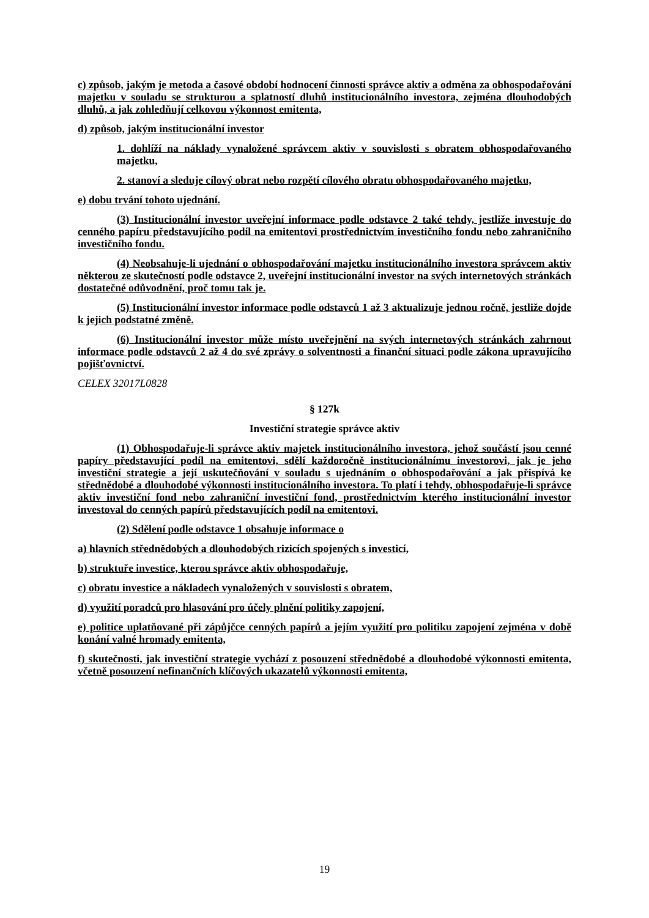c) způsob, jakým je metoda a časové období hodnocení činnosti správce aktiv a odměna za obhospodařování majetku v souladu se strukturou a splatností dluhů institucionálního investora, zejména dlouhodobých dluhů, a jak zohledňují celkovou výkonnost emitenta,
d) způsob, jakým institucionální investor
1. dohlíží na náklady vynaložené správcem aktiv v souvislosti s obratem obhospodařovaného majetku,
2. stanoví a sleduje cílový obrat nebo rozpětí cílového obratu obhospodařovaného majetku,
e) dobu trvání tohoto ujednání.
(3) Institucionální investor uveřejní informace podle odstavce 2 také tehdy, jestliže investuje do cenného papíru představujícího podíl na emitentovi prostřednictvím investičního fondu nebo zahraničního investičního fondu.
(4) Neobsahuje-li ujednání o obhospodařování majetku institucionálního investora správcem aktiv některou ze skutečností podle odstavce 2, uveřejní institucionální investor na svých internetových stránkách dostatečné odůvodnění, proč tomu tak je.
(5) Institucionální investor informace podle odstavců 1 až 3 aktualizuje jednou ročně, jestliže dojde k jejich podstatné změně.
(6) Institucionální investor může místo uveřejnění na svých internetových stránkách zahrnout informace podle odstavců 2 až 4 do své zprávy o solventnosti a finanční situaci podle zákona upravujícího pojišťovnictví.
CELEX 32017L0828
§ 127k
Investiční strategie správce aktiv
(1) Obhospodařuje-li správce aktiv majetek institucionálního investora, jehož součástí jsou cenné papíry představující podíl na emitentovi, sdělí každoročně institucionálnímu investorovi, jak je jeho investiční strategie a její uskutečňování v souladu s ujednáním o obhospodařování a jak přispívá ke střednědobé a dlouhodobé výkonnosti institucionálního investora. To platí i tehdy, obhospodařuje-li správce aktiv investiční fond nebo zahraniční investiční fond, prostřednictvím kterého institucionální investor investoval do cenných papírů představujících podíl na emitentovi.
(2) Sdělení podle odstavce 1 obsahuje informace o
a) hlavních střednědobých a dlouhodobých rizicích spojených s investicí,
b) struktuře investice, kterou správce aktiv obhospodařuje,
c) obratu investice a nákladech vynaložených v souvislosti s obratem,
d) využití poradců pro hlasování pro účely plnění politiky zapojení,
e) politice uplatňované při zápůjčce cenných papírů a jejím využití pro politiku zapojení zejména v době konání valné hromady emitenta,
f) skutečnosti, jak investiční strategie vychází z posouzení střednědobé a dlouhodobé výkonnosti emitenta, včetně posouzení nefinančních klíčových ukazatelů výkonnosti emitenta,
19